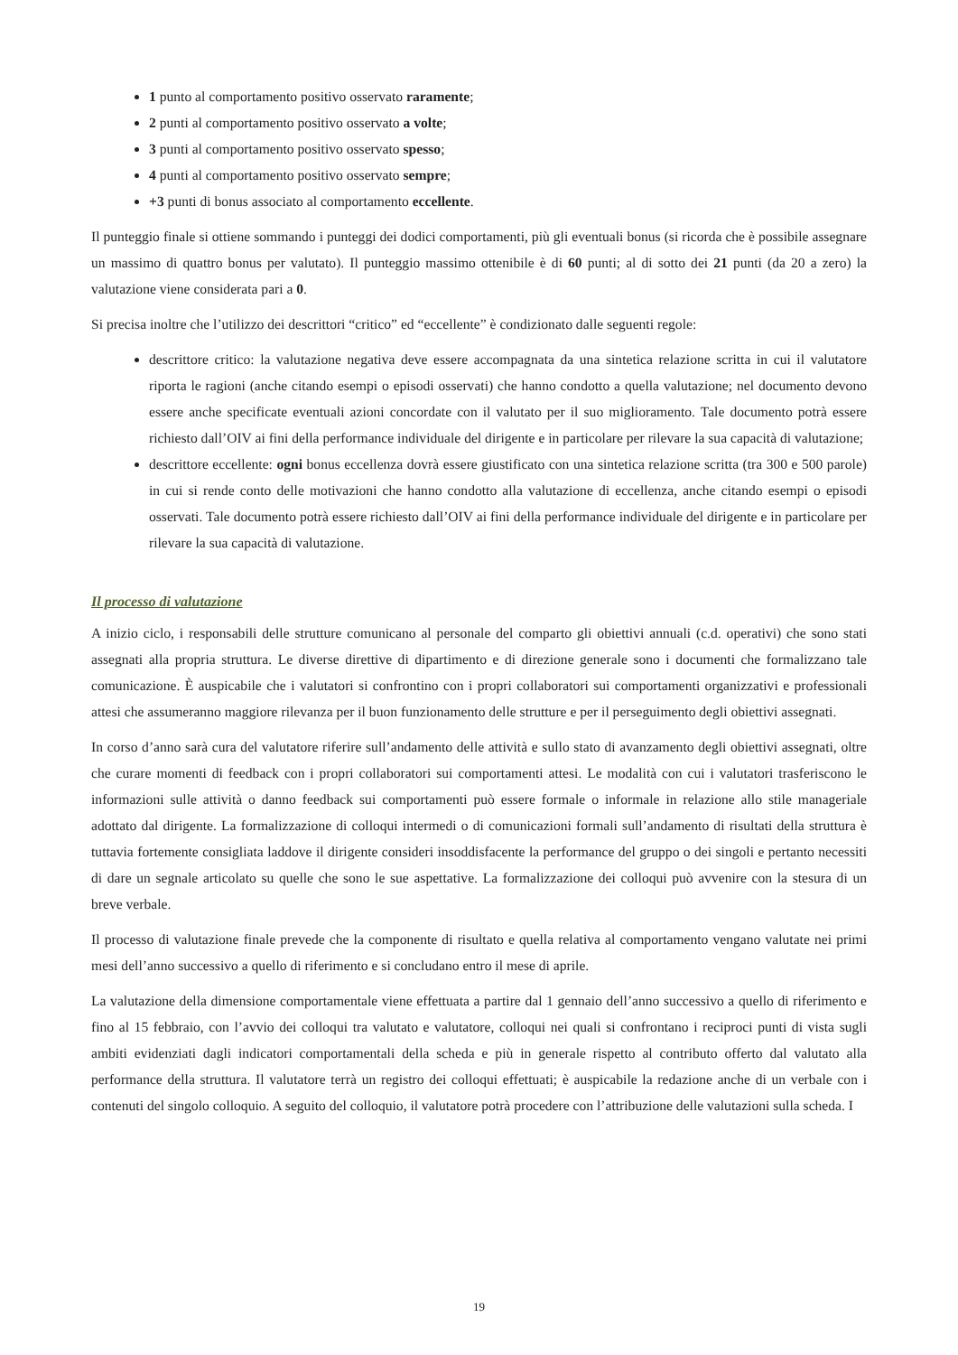1 punto al comportamento positivo osservato raramente;
2 punti al comportamento positivo osservato a volte;
3 punti al comportamento positivo osservato spesso;
4 punti al comportamento positivo osservato sempre;
+3 punti di bonus associato al comportamento eccellente.
Il punteggio finale si ottiene sommando i punteggi dei dodici comportamenti, più gli eventuali bonus (si ricorda che è possibile assegnare un massimo di quattro bonus per valutato). Il punteggio massimo ottenibile è di 60 punti; al di sotto dei 21 punti (da 20 a zero) la valutazione viene considerata pari a 0.
Si precisa inoltre che l’utilizzo dei descrittori “critico” ed “eccellente” è condizionato dalle seguenti regole:
descrittore critico: la valutazione negativa deve essere accompagnata da una sintetica relazione scritta in cui il valutatore riporta le ragioni (anche citando esempi o episodi osservati) che hanno condotto a quella valutazione; nel documento devono essere anche specificate eventuali azioni concordate con il valutato per il suo miglioramento. Tale documento potrà essere richiesto dall’OIV ai fini della performance individuale del dirigente e in particolare per rilevare la sua capacità di valutazione;
descrittore eccellente: ogni bonus eccellenza dovrà essere giustificato con una sintetica relazione scritta (tra 300 e 500 parole) in cui si rende conto delle motivazioni che hanno condotto alla valutazione di eccellenza, anche citando esempi o episodi osservati. Tale documento potrà essere richiesto dall’OIV ai fini della performance individuale del dirigente e in particolare per rilevare la sua capacità di valutazione.
Il processo di valutazione
A inizio ciclo, i responsabili delle strutture comunicano al personale del comparto gli obiettivi annuali (c.d. operativi) che sono stati assegnati alla propria struttura. Le diverse direttive di dipartimento e di direzione generale sono i documenti che formalizzano tale comunicazione. È auspicabile che i valutatori si confrontino con i propri collaboratori sui comportamenti organizzativi e professionali attesi che assumeranno maggiore rilevanza per il buon funzionamento delle strutture e per il perseguimento degli obiettivi assegnati.
In corso d’anno sarà cura del valutatore riferire sull’andamento delle attività e sullo stato di avanzamento degli obiettivi assegnati, oltre che curare momenti di feedback con i propri collaboratori sui comportamenti attesi. Le modalità con cui i valutatori trasferiscono le informazioni sulle attività o danno feedback sui comportamenti può essere formale o informale in relazione allo stile manageriale adottato dal dirigente. La formalizzazione di colloqui intermedi o di comunicazioni formali sull’andamento di risultati della struttura è tuttavia fortemente consigliata laddove il dirigente consideri insoddisfacente la performance del gruppo o dei singoli e pertanto necessiti di dare un segnale articolato su quelle che sono le sue aspettative. La formalizzazione dei colloqui può avvenire con la stesura di un breve verbale.
Il processo di valutazione finale prevede che la componente di risultato e quella relativa al comportamento vengano valutate nei primi mesi dell’anno successivo a quello di riferimento e si concludano entro il mese di aprile.
La valutazione della dimensione comportamentale viene effettuata a partire dal 1 gennaio dell’anno successivo a quello di riferimento e fino al 15 febbraio, con l’avvio dei colloqui tra valutato e valutatore, colloqui nei quali si confrontano i reciproci punti di vista sugli ambiti evidenziati dagli indicatori comportamentali della scheda e più in generale rispetto al contributo offerto dal valutato alla performance della struttura. Il valutatore terrà un registro dei colloqui effettuati; è auspicabile la redazione anche di un verbale con i contenuti del singolo colloquio. A seguito del colloquio, il valutatore potrà procedere con l’attribuzione delle valutazioni sulla scheda. I
19